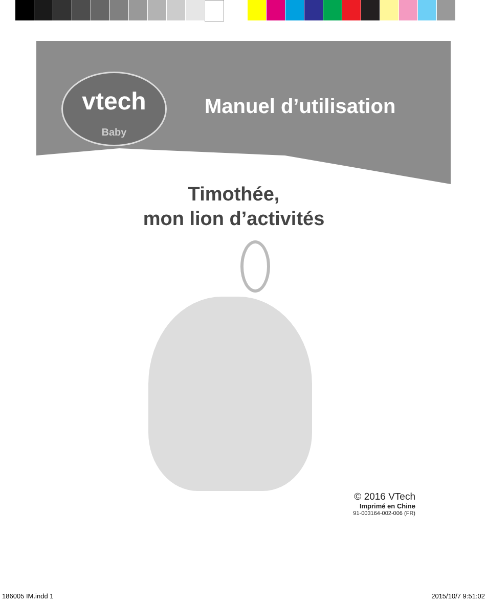vtech
Baby
Manuel d’utilisation
Timothée,
mon lion d’activités
© 2016 VTech
Imprimé en Chine
91-003164-002-006 (FR)
186005 IM.indd 1 2015/10/7 9:51:02